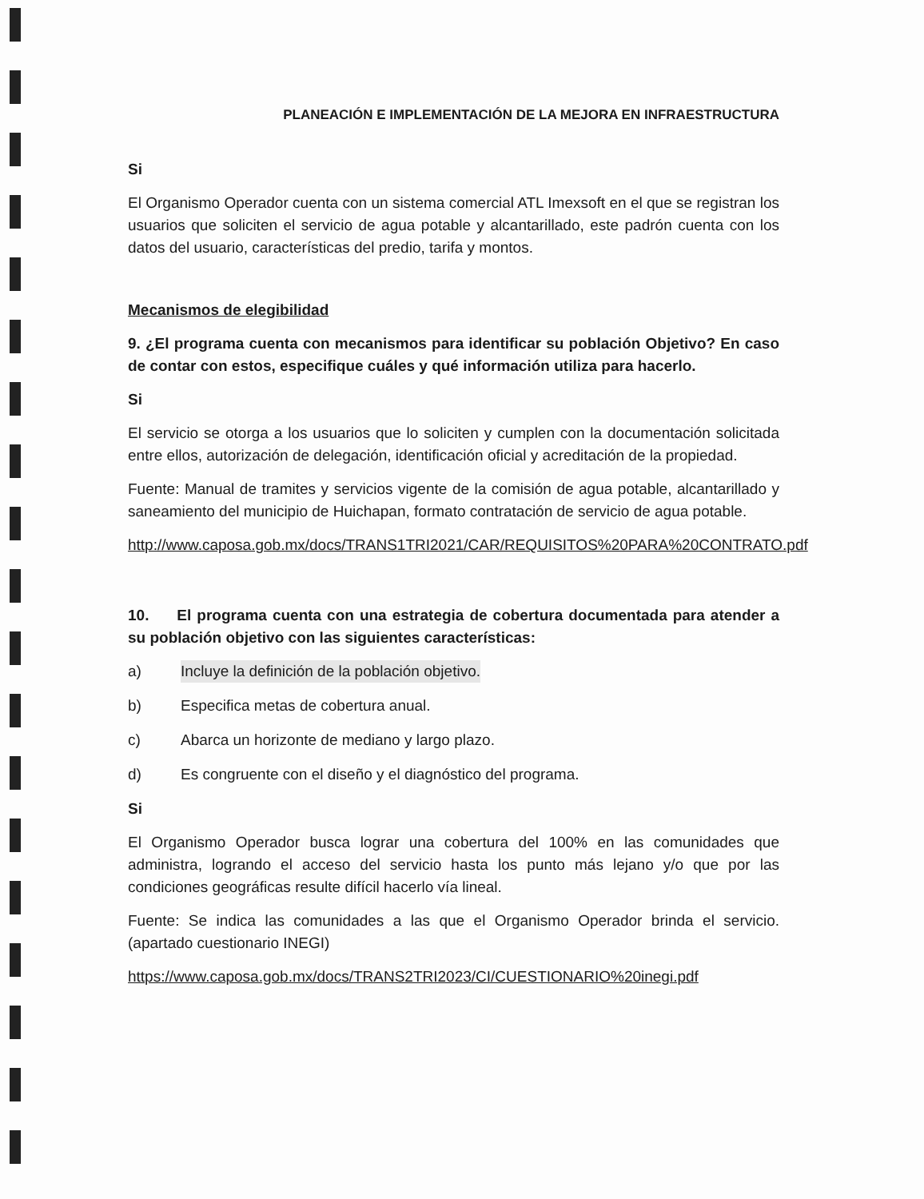PLANEACIÓN E IMPLEMENTACIÓN DE LA MEJORA EN INFRAESTRUCTURA
Si
El Organismo Operador cuenta con un sistema comercial ATL Imexsoft en el que se registran los usuarios que soliciten el servicio de agua potable y alcantarillado, este padrón cuenta con los datos del usuario, características del predio, tarifa y montos.
Mecanismos de elegibilidad
9. ¿El programa cuenta con mecanismos para identificar su población Objetivo? En caso de contar con estos, especifique cuáles y qué información utiliza para hacerlo.
Si
El servicio se otorga a los usuarios que lo soliciten y cumplen con la documentación solicitada entre ellos, autorización de delegación, identificación oficial y acreditación de la propiedad.
Fuente: Manual de tramites y servicios vigente de la comisión de agua potable, alcantarillado y saneamiento del municipio de Huichapan, formato contratación de servicio de agua potable.
http://www.caposa.gob.mx/docs/TRANS1TRI2021/CAR/REQUISITOS%20PARA%20CONTRATO.pdf
10. El programa cuenta con una estrategia de cobertura documentada para atender a su población objetivo con las siguientes características:
a) Incluye la definición de la población objetivo.
b) Especifica metas de cobertura anual.
c) Abarca un horizonte de mediano y largo plazo.
d) Es congruente con el diseño y el diagnóstico del programa.
Si
El Organismo Operador busca lograr una cobertura del 100% en las comunidades que administra, logrando el acceso del servicio hasta los punto más lejano y/o que por las condiciones geográficas resulte difícil hacerlo vía lineal.
Fuente: Se indica las comunidades a las que el Organismo Operador brinda el servicio. (apartado cuestionario INEGI)
https://www.caposa.gob.mx/docs/TRANS2TRI2023/CI/CUESTIONARIO%20inegi.pdf